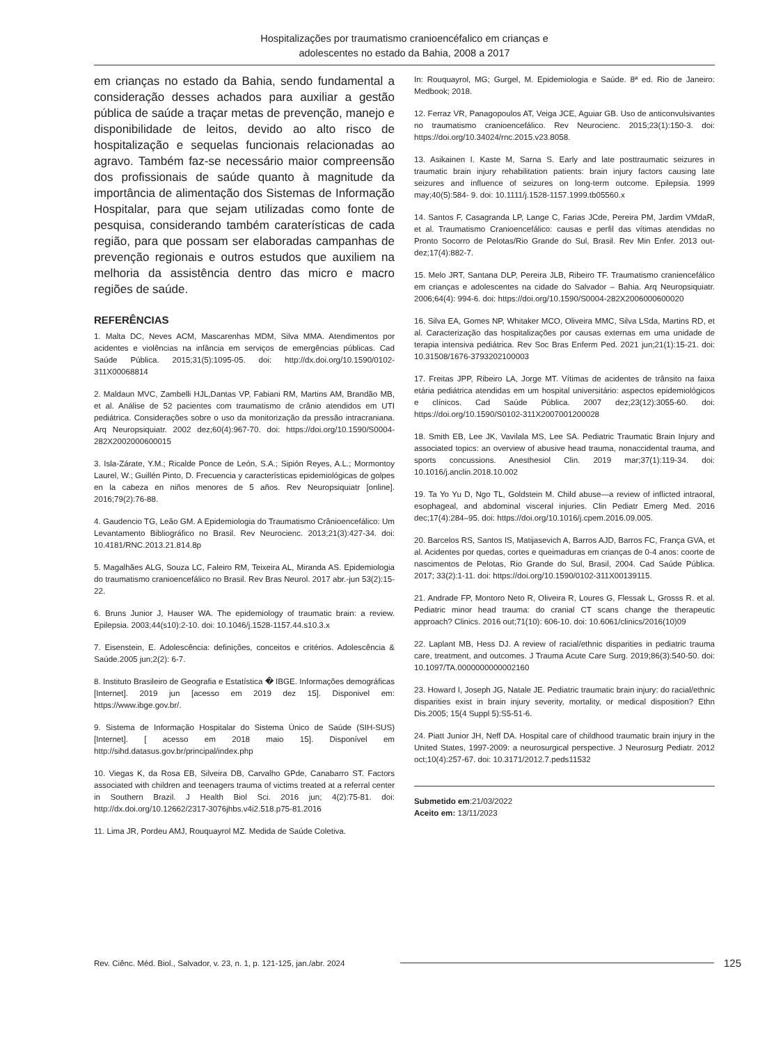Hospitalizações por traumatismo cranioencéfalico em crianças e
adolescentes no estado da Bahia, 2008 a 2017
em crianças no estado da Bahia, sendo fundamental a consideração desses achados para auxiliar a gestão pública de saúde a traçar metas de prevenção, manejo e disponibilidade de leitos, devido ao alto risco de hospitalização e sequelas funcionais relacionadas ao agravo. Também faz-se necessário maior compreensão dos profissionais de saúde quanto à magnitude da importância de alimentação dos Sistemas de Informação Hospitalar, para que sejam utilizadas como fonte de pesquisa, considerando também caraterísticas de cada região, para que possam ser elaboradas campanhas de prevenção regionais e outros estudos que auxiliem na melhoria da assistência dentro das micro e macro regiões de saúde.
REFERÊNCIAS
1. Malta DC, Neves ACM, Mascarenhas MDM, Silva MMA. Atendimentos por acidentes e violências na infância em serviços de emergências públicas. Cad Saúde Pública. 2015;31(5):1095-05. doi: http://dx.doi.org/10.1590/0102-311X00068814
2. Maldaun MVC, Zambelli HJL,Dantas VP, Fabiani RM, Martins AM, Brandão MB, et al. Análise de 52 pacientes com traumatismo de crânio atendidos em UTI pediátrica. Considerações sobre o uso da monitorização da pressão intracraniana. Arq Neuropsiquiatr. 2002 dez;60(4):967-70. doi: https://doi.org/10.1590/S0004-282X2002000600015
3. Isla-Zárate, Y.M.; Ricalde Ponce de León, S.A.; Sipión Reyes, A.L.; Mormontoy Laurel, W.; Guillén Pinto, D. Frecuencia y características epidemiológicas de golpes en la cabeza en niños menores de 5 años. Rev Neuropsiquiatr [online]. 2016;79(2):76-88.
4. Gaudencio TG, Leão GM. A Epidemiologia do Traumatismo Crânioencefálico: Um Levantamento Bibliográfico no Brasil. Rev Neurocienc. 2013;21(3):427-34. doi: 10.4181/RNC.2013.21.814.8p
5. Magalhães ALG, Souza LC, Faleiro RM, Teixeira AL, Miranda AS. Epidemiologia do traumatismo cranioencefálico no Brasil. Rev Bras Neurol. 2017 abr.-jun 53(2):15-22.
6. Bruns Junior J, Hauser WA. The epidemiology of traumatic brain: a review. Epilepsia. 2003;44(s10):2-10. doi: 10.1046/j.1528-1157.44.s10.3.x
7. Eisenstein, E. Adolescência: definições, conceitos e critérios. Adolescência & Saúde.2005 jun;2(2): 6-7.
8. Instituto Brasileiro de Geografia e Estatística � IBGE. Informações demográficas [Internet]. 2019 jun [acesso em 2019 dez 15]. Disponivel em: https://www.ibge.gov.br/.
9. Sistema de Informação Hospitalar do Sistema Único de Saúde (SIH-SUS) [Internet]. [ acesso em 2018 maio 15]. Disponível em http://sihd.datasus.gov.br/principal/index.php
10. Viegas K, da Rosa EB, Silveira DB, Carvalho GPde, Canabarro ST. Factors associated with children and teenagers trauma of victims treated at a referral center in Southern Brazil. J Health Biol Sci. 2016 jun; 4(2):75-81. doi: http://dx.doi.org/10.12662/2317-3076jhbs.v4i2.518.p75-81.2016
11. Lima JR, Pordeu AMJ, Rouquayrol MZ. Medida de Saúde Coletiva.
In: Rouquayrol, MG; Gurgel, M. Epidemiologia e Saúde. 8ª ed. Rio de Janeiro: Medbook; 2018.
12. Ferraz VR, Panagopoulos AT, Veiga JCE, Aguiar GB. Uso de anticonvulsivantes no traumatismo cranioencefálico. Rev Neurocienc. 2015;23(1):150-3. doi: https://doi.org/10.34024/rnc.2015.v23.8058.
13. Asikainen I. Kaste M, Sarna S. Early and late posttraumatic seizures in traumatic brain injury rehabilitation patients: brain injury factors causing late seizures and influence of seizures on long-term outcome. Epilepsia. 1999 may;40(5):584- 9. doi: 10.1111/j.1528-1157.1999.tb05560.x
14. Santos F, Casagranda LP, Lange C, Farias JCde, Pereira PM, Jardim VMdaR, et al. Traumatismo Cranioencefálico: causas e perfil das vítimas atendidas no Pronto Socorro de Pelotas/Rio Grande do Sul, Brasil. Rev Min Enfer. 2013 out-dez;17(4):882-7.
15. Melo JRT, Santana DLP, Pereira JLB, Ribeiro TF. Traumatismo craniencefálico em crianças e adolescentes na cidade do Salvador – Bahia. Arq Neuropsiquiatr. 2006;64(4): 994-6. doi: https://doi.org/10.1590/S0004-282X2006000600020
16. Silva EA, Gomes NP, Whitaker MCO, Oliveira MMC, Silva LSda, Martins RD, et al. Caracterização das hospitalizações por causas externas em uma unidade de terapia intensiva pediátrica. Rev Soc Bras Enferm Ped. 2021 jun;21(1):15-21. doi: 10.31508/1676-3793202100003
17. Freitas JPP, Ribeiro LA, Jorge MT. Vítimas de acidentes de trânsito na faixa etária pediátrica atendidas em um hospital universitário: aspectos epidemiológicos e clínicos. Cad Saúde Pública. 2007 dez;23(12):3055-60. doi: https://doi.org/10.1590/S0102-311X2007001200028
18. Smith EB, Lee JK, Vavilala MS, Lee SA. Pediatric Traumatic Brain Injury and associated topics: an overview of abusive head trauma, nonaccidental trauma, and sports concussions. Anesthesiol Clin. 2019 mar;37(1):119-34. doi: 10.1016/j.anclin.2018.10.002
19. Ta Yo Yu D, Ngo TL, Goldstein M. Child abuse—a review of inflicted intraoral, esophageal, and abdominal visceral injuries. Clin Pediatr Emerg Med. 2016 dec;17(4):284–95. doi: https://doi.org/10.1016/j.cpem.2016.09.005.
20. Barcelos RS, Santos IS, Matijasevich A, Barros AJD, Barros FC, França GVA, et al. Acidentes por quedas, cortes e queimaduras em crianças de 0-4 anos: coorte de nascimentos de Pelotas, Rio Grande do Sul, Brasil, 2004. Cad Saúde Pública. 2017; 33(2):1-11. doi: https://doi.org/10.1590/0102-311X00139115.
21. Andrade FP, Montoro Neto R, Oliveira R, Loures G, Flessak L, Grosss R. et al. Pediatric minor head trauma: do cranial CT scans change the therapeutic approach? Clinics. 2016 out;71(10): 606-10. doi: 10.6061/clinics/2016(10)09
22. Laplant MB, Hess DJ. A review of racial/ethnic disparities in pediatric trauma care, treatment, and outcomes. J Trauma Acute Care Surg. 2019;86(3):540-50. doi: 10.1097/TA.0000000000002160
23. Howard I, Joseph JG, Natale JE. Pediatric traumatic brain injury: do racial/ethnic disparities exist in brain injury severity, mortality, or medical disposition? Ethn Dis.2005; 15(4 Suppl 5):S5-51-6.
24. Piatt Junior JH, Neff DA. Hospital care of childhood traumatic brain injury in the United States, 1997-2009: a neurosurgical perspective. J Neurosurg Pediatr. 2012 oct;10(4):257-67. doi: 10.3171/2012.7.peds11532
Submetido em:21/03/2022
Aceito em: 13/11/2023
Rev. Ciênc. Méd. Biol., Salvador, v. 23, n. 1, p. 121-125, jan./abr. 2024 125